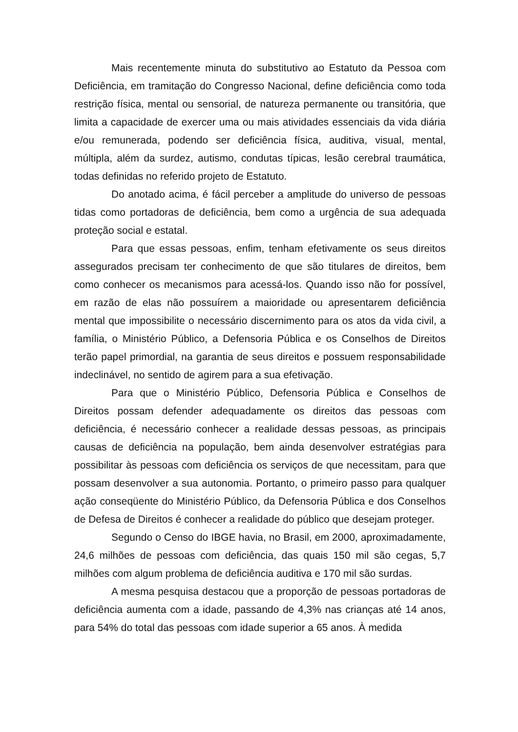Mais recentemente minuta do substitutivo ao Estatuto da Pessoa com Deficiência, em tramitação do Congresso Nacional, define deficiência como toda restrição física, mental ou sensorial, de natureza permanente ou transitória, que limita a capacidade de exercer uma ou mais atividades essenciais da vida diária e/ou remunerada, podendo ser deficiência física, auditiva, visual, mental, múltipla, além da surdez, autismo, condutas típicas, lesão cerebral traumática, todas definidas no referido projeto de Estatuto.
Do anotado acima, é fácil perceber a amplitude do universo de pessoas tidas como portadoras de deficiência, bem como a urgência de sua adequada proteção social e estatal.
Para que essas pessoas, enfim, tenham efetivamente os seus direitos assegurados precisam ter conhecimento de que são titulares de direitos, bem como conhecer os mecanismos para acessá-los. Quando isso não for possível, em razão de elas não possuírem a maioridade ou apresentarem deficiência mental que impossibilite o necessário discernimento para os atos da vida civil, a família, o Ministério Público, a Defensoria Pública e os Conselhos de Direitos terão papel primordial, na garantia de seus direitos e possuem responsabilidade indeclinável, no sentido de agirem para a sua efetivação.
Para que o Ministério Público, Defensoria Pública e Conselhos de Direitos possam defender adequadamente os direitos das pessoas com deficiência, é necessário conhecer a realidade dessas pessoas, as principais causas de deficiência na população, bem ainda desenvolver estratégias para possibilitar às pessoas com deficiência os serviços de que necessitam, para que possam desenvolver a sua autonomia. Portanto, o primeiro passo para qualquer ação conseqüente do Ministério Público, da Defensoria Pública e dos Conselhos de Defesa de Direitos é conhecer a realidade do público que desejam proteger.
Segundo o Censo do IBGE havia, no Brasil, em 2000, aproximadamente, 24,6 milhões de pessoas com deficiência, das quais 150 mil são cegas, 5,7 milhões com algum problema de deficiência auditiva e 170 mil são surdas.
A mesma pesquisa destacou que a proporção de pessoas portadoras de deficiência aumenta com a idade, passando de 4,3% nas crianças até 14 anos, para 54% do total das pessoas com idade superior a 65 anos. À medida